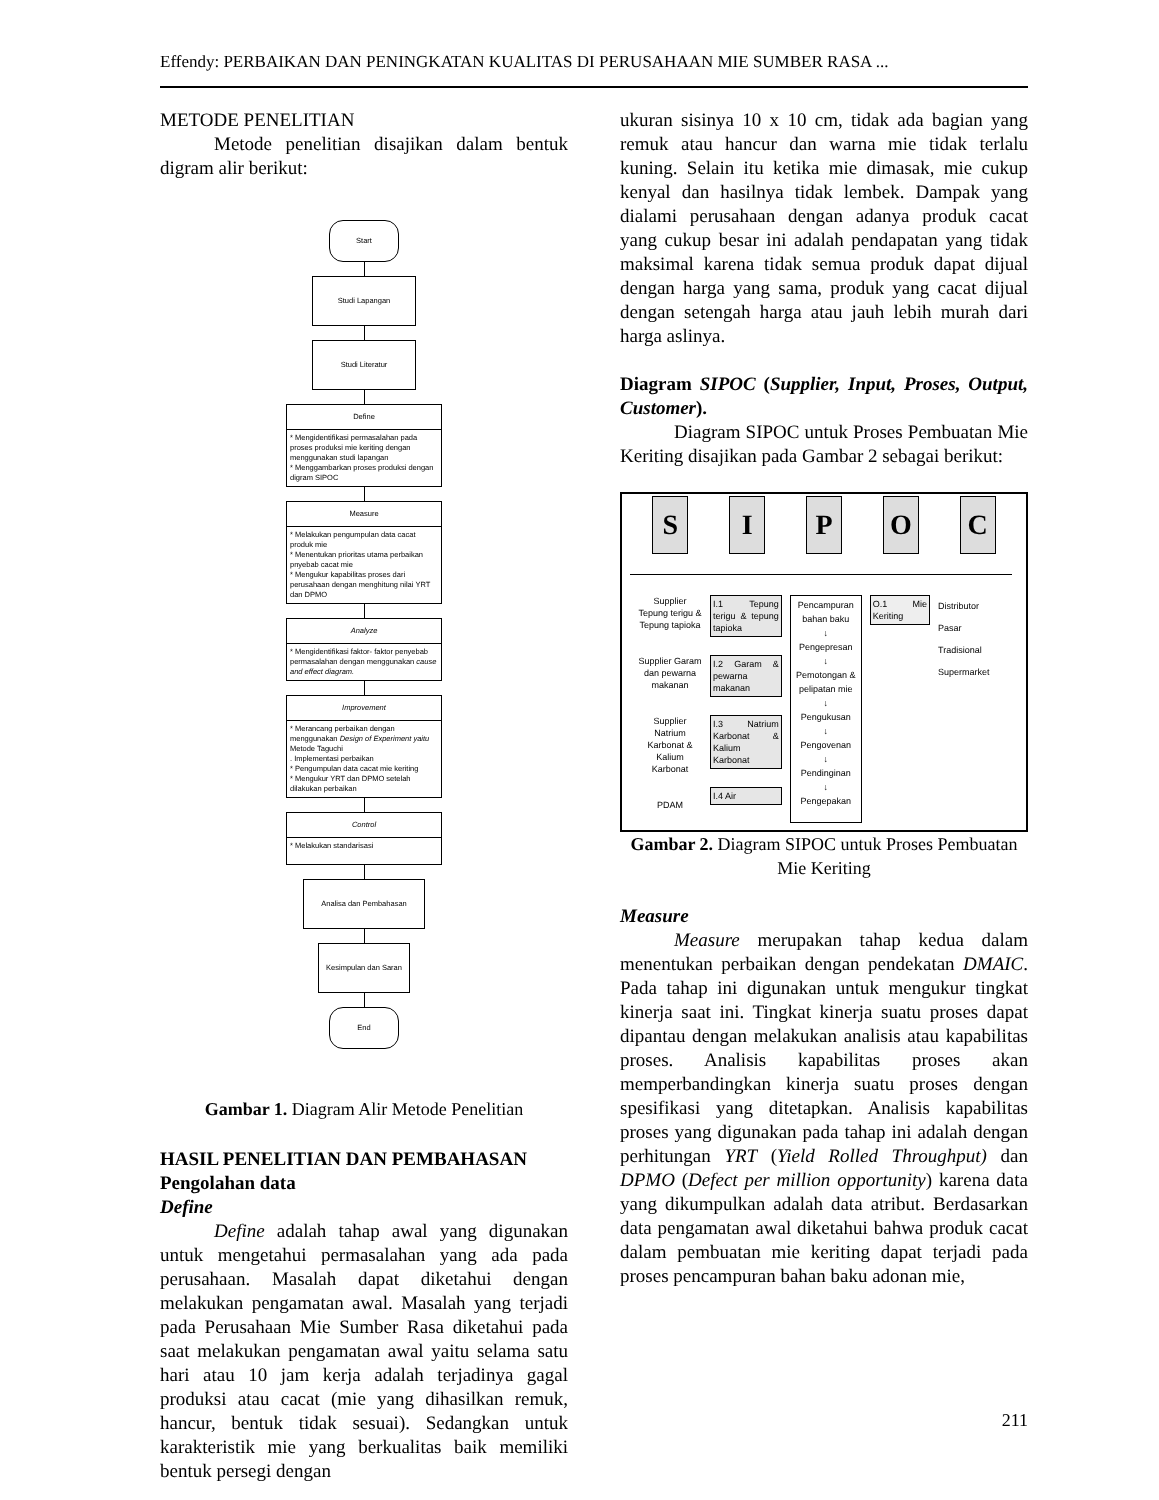Effendy: PERBAIKAN DAN PENINGKATAN KUALITAS DI PERUSAHAAN MIE SUMBER RASA ...
METODE PENELITIAN
Metode penelitian disajikan dalam bentuk digram alir berikut:
Start
Studi Lapangan
Studi Literatur
Define
* Mengidentifikasi permasalahan pada proses produksi mie keriting dengan menggunakan studi lapangan
* Menggambarkan proses produksi dengan digram SIPOC
Measure
* Melakukan pengumpulan data cacat produk mie
* Menentukan prioritas utama perbaikan pnyebab cacat mie
* Mengukur kapabilitas proses dari perusahaan dengan menghitung nilai YRT dan DPMO
Analyze
* Mengidentifikasi faktor- faktor penyebab permasalahan dengan menggunakan cause and effect diagram.
Improvement
* Merancang perbaikan dengan menggunakan Design of Experiment yaitu Metode Taguchi
. Implementasi perbaikan
* Pengumpulan data cacat mie keriting
* Mengukur YRT dan DPMO setelah dilakukan perbaikan
Control
* Melakukan standarisasi
Analisa dan Pembahasan
Kesimpulan dan Saran
End
Gambar 1. Diagram Alir Metode Penelitian
HASIL PENELITIAN DAN PEMBAHASAN
Pengolahan data
Define
Define adalah tahap awal yang digunakan untuk mengetahui permasalahan yang ada pada perusahaan. Masalah dapat diketahui dengan melakukan pengamatan awal. Masalah yang terjadi pada Perusahaan Mie Sumber Rasa diketahui pada saat melakukan pengamatan awal yaitu selama satu hari atau 10 jam kerja adalah terjadinya gagal produksi atau cacat (mie yang dihasilkan remuk, hancur, bentuk tidak sesuai). Sedangkan untuk karakteristik mie yang berkualitas baik memiliki bentuk persegi dengan
ukuran sisinya 10 x 10 cm, tidak ada bagian yang remuk atau hancur dan warna mie tidak terlalu kuning. Selain itu ketika mie dimasak, mie cukup kenyal dan hasilnya tidak lembek. Dampak yang dialami perusahaan dengan adanya produk cacat yang cukup besar ini adalah pendapatan yang tidak maksimal karena tidak semua produk dapat dijual dengan harga yang sama, produk yang cacat dijual dengan setengah harga atau jauh lebih murah dari harga aslinya.
Diagram SIPOC (Supplier, Input, Proses, Output, Customer).
Diagram SIPOC untuk Proses Pembuatan Mie Keriting disajikan pada Gambar 2 sebagai berikut:
S I P O C
Supplier Tepung terigu & Tepung tapioka
Supplier Garam dan pewarna makanan
Supplier Natrium Karbonat & Kalium Karbonat
PDAM
I.1 Tepung terigu & tepung tapioka
I.2 Garam & pewarna makanan
I.3 Natrium Karbonat & Kalium Karbonat
I.4 Air
Pencampuran bahan baku
↓
Pengepresan
↓
Pemotongan & pelipatan mie
↓
Pengukusan
↓
Pengovenan
↓
Pendinginan
↓
Pengepakan
O.1 Mie Keriting
Distributor
Pasar Tradisional
Supermarket
Gambar 2. Diagram SIPOC untuk Proses Pembuatan Mie Keriting
Measure
Measure merupakan tahap kedua dalam menentukan perbaikan dengan pendekatan DMAIC. Pada tahap ini digunakan untuk mengukur tingkat kinerja saat ini. Tingkat kinerja suatu proses dapat dipantau dengan melakukan analisis atau kapabilitas proses. Analisis kapabilitas proses akan memperbandingkan kinerja suatu proses dengan spesifikasi yang ditetapkan. Analisis kapabilitas proses yang digunakan pada tahap ini adalah dengan perhitungan YRT (Yield Rolled Throughput) dan DPMO (Defect per million opportunity) karena data yang dikumpulkan adalah data atribut. Berdasarkan data pengamatan awal diketahui bahwa produk cacat dalam pembuatan mie keriting dapat terjadi pada proses pencampuran bahan baku adonan mie,
211